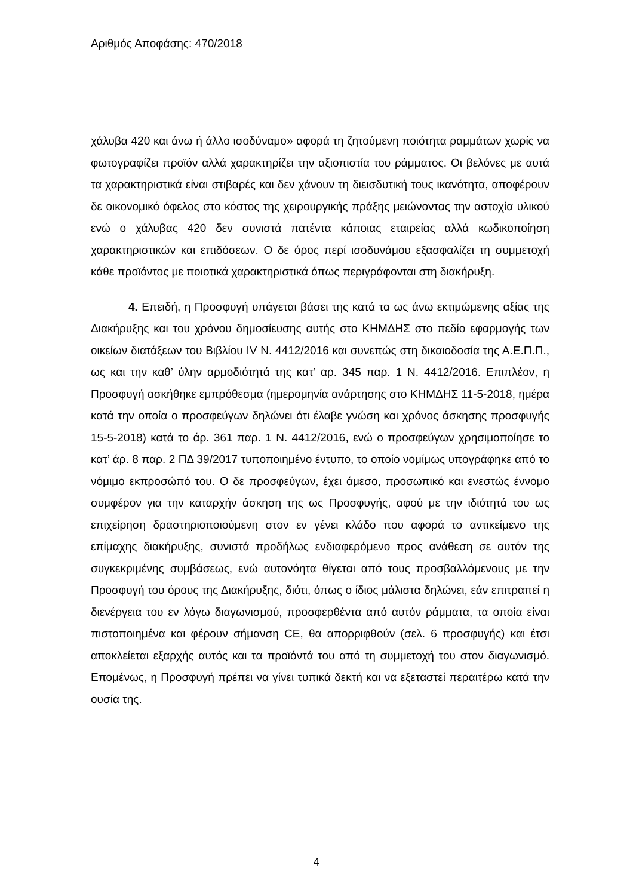Αριθμός Αποφάσης: 470/2018
χάλυβα 420 και άνω ή άλλο ισοδύναμο» αφορά τη ζητούμενη ποιότητα ραμμάτων χωρίς να φωτογραφίζει προϊόν αλλά χαρακτηρίζει την αξιοπιστία του ράμματος. Οι βελόνες με αυτά τα χαρακτηριστικά είναι στιβαρές και δεν χάνουν τη διεισδυτική τους ικανότητα, αποφέρουν δε οικονομικό όφελος στο κόστος της χειρουργικής πράξης μειώνοντας την αστοχία υλικού ενώ ο χάλυβας 420 δεν συνιστά πατέντα κάποιας εταιρείας αλλά κωδικοποίηση χαρακτηριστικών και επιδόσεων. Ο δε όρος περί ισοδυνάμου εξασφαλίζει τη συμμετοχή κάθε προϊόντος με ποιοτικά χαρακτηριστικά όπως περιγράφονται στη διακήρυξη.
4. Επειδή, η Προσφυγή υπάγεται βάσει της κατά τα ως άνω εκτιμώμενης αξίας της Διακήρυξης και του χρόνου δημοσίευσης αυτής στο ΚΗΜΔΗΣ στο πεδίο εφαρμογής των οικείων διατάξεων του Βιβλίου IV Ν. 4412/2016 και συνεπώς στη δικαιοδοσία της Α.Ε.Π.Π., ως και την καθ’ ύλην αρμοδιότητά της κατ’ αρ. 345 παρ. 1 Ν. 4412/2016. Επιπλέον, η Προσφυγή ασκήθηκε εμπρόθεσμα (ημερομηνία ανάρτησης στο ΚΗΜΔΗΣ 11-5-2018, ημέρα κατά την οποία ο προσφεύγων δηλώνει ότι έλαβε γνώση και χρόνος άσκησης προσφυγής 15-5-2018) κατά το άρ. 361 παρ. 1 Ν. 4412/2016, ενώ ο προσφεύγων χρησιμοποίησε το κατ’ άρ. 8 παρ. 2 ΠΔ 39/2017 τυποποιημένο έντυπο, το οποίο νομίμως υπογράφηκε από το νόμιμο εκπροσώπό του. Ο δε προσφεύγων, έχει άμεσο, προσωπικό και ενεστώς έννομο συμφέρον για την καταρχήν άσκηση της ως Προσφυγής, αφού με την ιδιότητά του ως επιχείρηση δραστηριοποιούμενη στον εν γένει κλάδο που αφορά το αντικείμενο της επίμαχης διακήρυξης, συνιστά προδήλως ενδιαφερόμενο προς ανάθεση σε αυτόν της συγκεκριμένης συμβάσεως, ενώ αυτονόητα θίγεται από τους προσβαλλόμενους με την Προσφυγή του όρους της Διακήρυξης, διότι, όπως ο ίδιος μάλιστα δηλώνει, εάν επιτραπεί η διενέργεια του εν λόγω διαγωνισμού, προσφερθέντα από αυτόν ράμματα, τα οποία είναι πιστοποιημένα και φέρουν σήμανση CE, θα απορριφθούν (σελ. 6 προσφυγής) και έτσι αποκλείεται εξαρχής αυτός και τα προϊόντά του από τη συμμετοχή του στον διαγωνισμό. Επομένως, η Προσφυγή πρέπει να γίνει τυπικά δεκτή και να εξεταστεί περαιτέρω κατά την ουσία της.
4